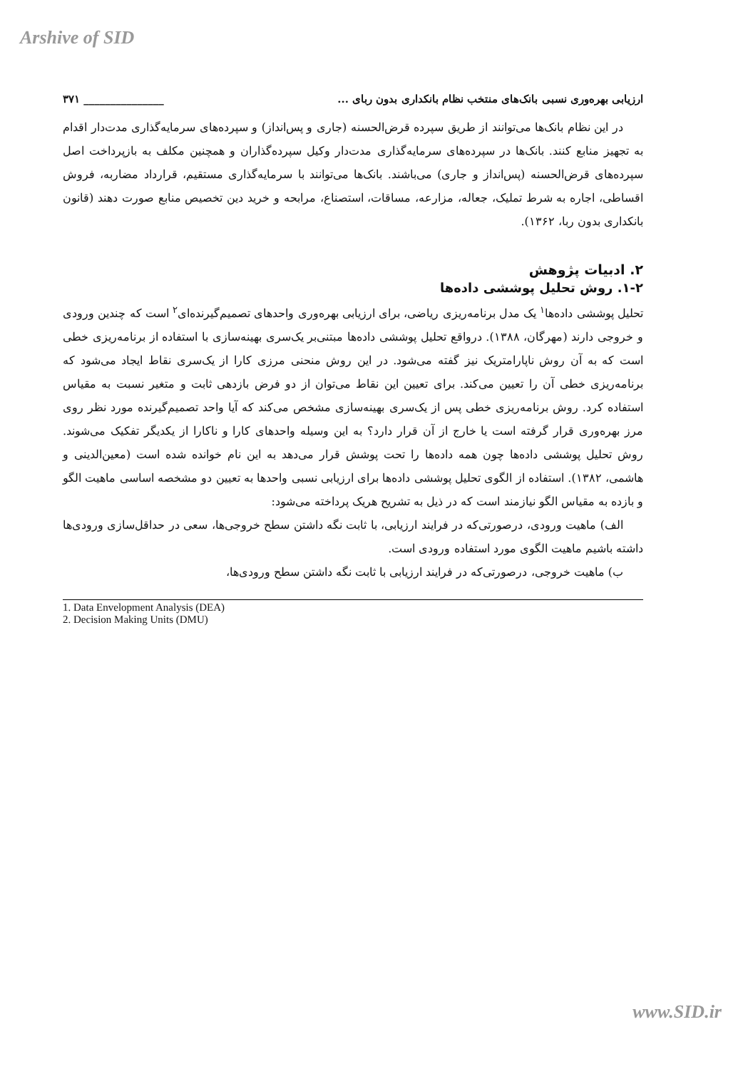Arshive of SID
ارزیابی بهره‌وری نسبی بانک‌های منتخب نظام بانکداری بدون ربای ... _______________ ۳۷۱
در این نظام بانک‌ها می‌توانند از طریق سپرده قرض‌الحسنه (جاری و پس‌انداز) و سپرده‌های سرمایه‌گذاری مدت‌دار اقدام به تجهیز منابع کنند. بانک‌ها در سپرده‌های سرمایه‌گذاری مدت‌دار وکیل سپرده‌گذاران و همچنین مکلف به بازپرداخت اصل سپرده‌های قرض‌الحسنه (پس‌انداز و جاری) می‌باشند. بانک‌ها می‌توانند با سرمایه‌گذاری مستقیم، قرارداد مضاربه، فروش اقساطی، اجاره به شرط تملیک، جعاله، مزارعه، مساقات، استصناع، مرابحه و خرید دین تخصیص منابع صورت دهند (قانون بانکداری بدون ربا، ۱۳۶۲).
۲. ادبیات پژوهش
۱-۲. روش تحلیل پوششی داده‌ها
تحلیل پوششی داده‌ها<sup>۱</sup> یک مدل برنامه‌ریزی ریاضی، برای ارزیابی بهره‌وری واحدهای تصمیم‌گیرنده‌ای<sup>۲</sup> است که چندین ورودی و خروجی دارند (مهرگان، ۱۳۸۸). درواقع تحلیل پوششی داده‌ها مبتنی‌بر یک‌سری بهینه‌سازی با استفاده از برنامه‌ریزی خطی است که به آن روش ناپارامتریک نیز گفته می‌شود. در این روش منحنی مرزی کارا از یک‌سری نقاط ایجاد می‌شود که برنامه‌ریزی خطی آن را تعیین می‌کند. برای تعیین این نقاط می‌توان از دو فرض بازدهی ثابت و متغیر نسبت به مقیاس استفاده کرد. روش برنامه‌ریزی خطی پس از یک‌سری بهینه‌سازی مشخص می‌کند که آیا واحد تصمیم‌گیرنده مورد نظر روی مرز بهره‌وری قرار گرفته است یا خارج از آن قرار دارد؟ به این وسیله واحدهای کارا و ناکارا از یکدیگر تفکیک می‌شوند. روش تحلیل پوششی داده‌ها چون همه داده‌ها را تحت پوشش قرار می‌دهد به این نام خوانده شده است (معین‌الدینی و هاشمی، ۱۳۸۲). استفاده از الگوی تحلیل پوششی داده‌ها برای ارزیابی نسبی واحدها به تعیین دو مشخصه اساسی ماهیت الگو و بازده به مقیاس الگو نیازمند است که در ذیل به تشریح هریک پرداخته می‌شود:
الف) ماهیت ورودی، درصورتی‌که در فرایند ارزیابی، با ثابت نگه داشتن سطح خروجی‌ها، سعی در حداقل‌سازی ورودی‌ها داشته باشیم ماهیت الگوی مورد استفاده ورودی است.
ب) ماهیت خروجی، درصورتی‌که در فرایند ارزیابی با ثابت نگه داشتن سطح ورودی‌ها،
1. Data Envelopment Analysis (DEA)
2. Decision Making Units (DMU)
www.SID.ir